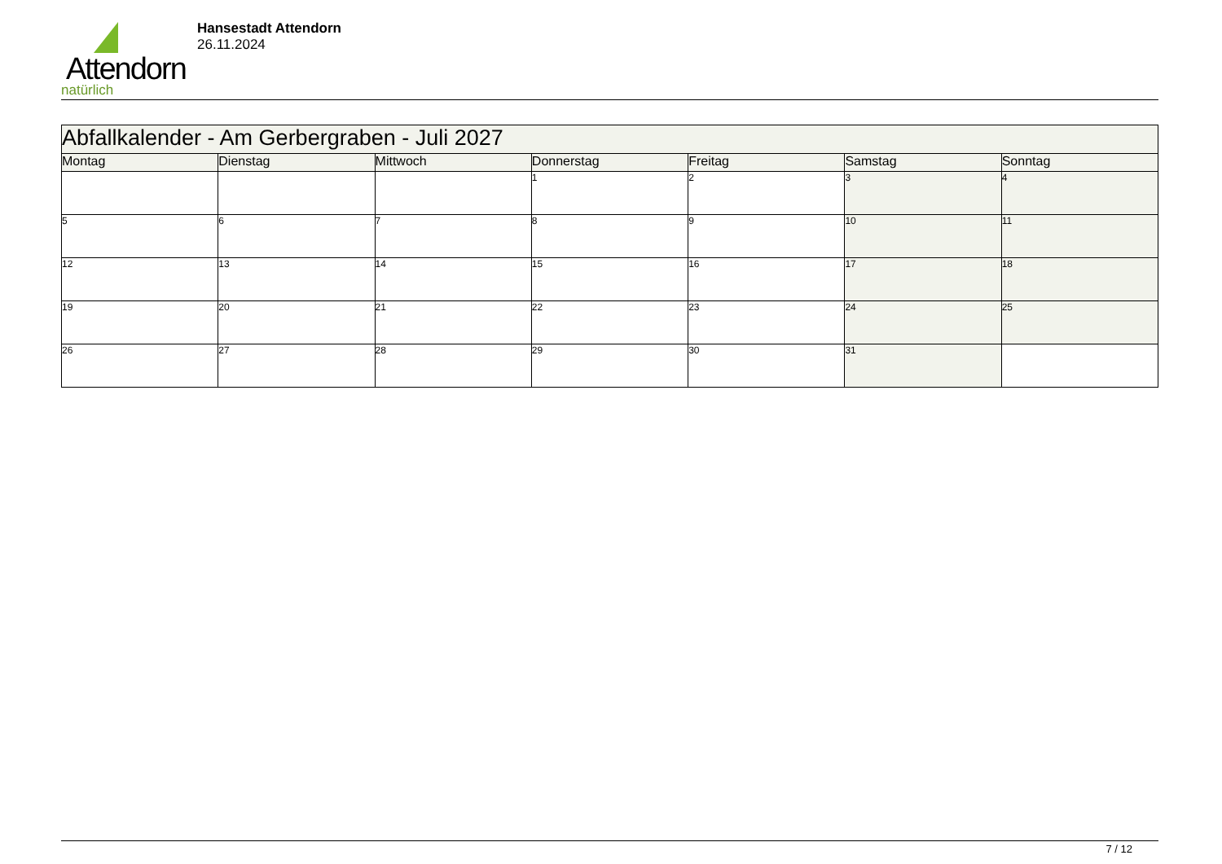Attendorn
natürlich
Hansestadt Attendorn
26.11.2024
| Abfallkalender - Am Gerbergraben - Juli 2027 | | | | | | |
| Montag | Dienstag | Mittwoch | Donnerstag | Freitag | Samstag | Sonntag |
| | | | 1 | 2 | 3 | 4 |
| 5 | 6 | 7 | 8 | 9 | 10 | 11 |
| 12 | 13 | 14 | 15 | 16 | 17 | 18 |
| 19 | 20 | 21 | 22 | 23 | 24 | 25 |
| 26 | 27 | 28 | 29 | 30 | 31 | |
7 / 12